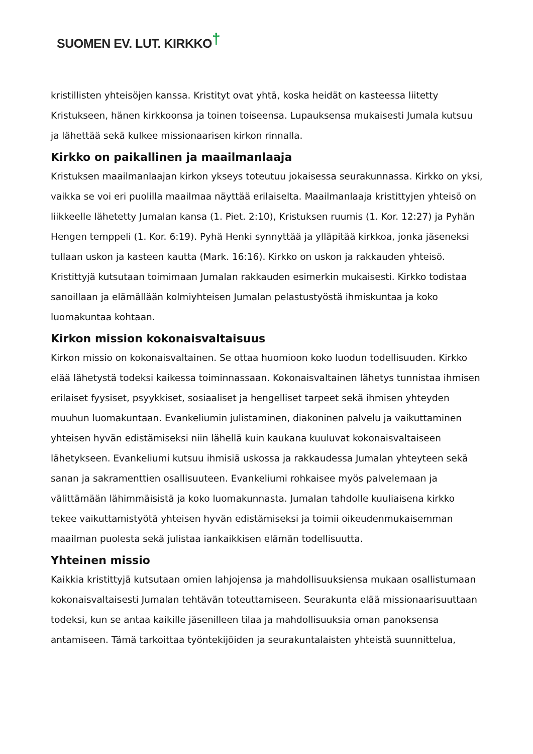SUOMEN EV. LUT. KIRKKO†
kristillisten yhteisöjen kanssa. Kristityt ovat yhtä, koska heidät on kasteessa liitetty Kristukseen, hänen kirkkoonsa ja toinen toiseensa. Lupauksensa mukaisesti Jumala kutsuu ja lähettää sekä kulkee missionaarisen kirkon rinnalla.
Kirkko on paikallinen ja maailmanlaaja
Kristuksen maailmanlaajan kirkon ykseys toteutuu jokaisessa seurakunnassa. Kirkko on yksi, vaikka se voi eri puolilla maailmaa näyttää erilaiselta. Maailmanlaaja kristittyjen yhteisö on liikkeelle lähetetty Jumalan kansa (1. Piet. 2:10), Kristuksen ruumis (1. Kor. 12:27) ja Pyhän Hengen temppeli (1. Kor. 6:19). Pyhä Henki synnyttää ja ylläpitää kirkkoa, jonka jäseneksi tullaan uskon ja kasteen kautta (Mark. 16:16). Kirkko on uskon ja rakkauden yhteisö. Kristittyjä kutsutaan toimimaan Jumalan rakkauden esimerkin mukaisesti. Kirkko todistaa sanoillaan ja elämällään kolmiyhteisen Jumalan pelastustyöstä ihmiskuntaa ja koko luomakuntaa kohtaan.
Kirkon mission kokonaisvaltaisuus
Kirkon missio on kokonaisvaltainen. Se ottaa huomioon koko luodun todellisuuden. Kirkko elää lähetystä todeksi kaikessa toiminnassaan. Kokonaisvaltainen lähetys tunnistaa ihmisen erilaiset fyysiset, psyykkiset, sosiaaliset ja hengelliset tarpeet sekä ihmisen yhteyden muuhun luomakuntaan. Evankeliumin julistaminen, diakoninen palvelu ja vaikuttaminen yhteisen hyvän edistämiseksi niin lähellä kuin kaukana kuuluvat kokonaisvaltaiseen lähetykseen. Evankeliumi kutsuu ihmisiä uskossa ja rakkaudessa Jumalan yhteyteen sekä sanan ja sakramenttien osallisuuteen. Evankeliumi rohkaisee myös palvelemaan ja välittämään lähimmäisistä ja koko luomakunnasta. Jumalan tahdolle kuuliaisena kirkko tekee vaikuttamistyötä yhteisen hyvän edistämiseksi ja toimii oikeudenmukaisemman maailman puolesta sekä julistaa iankaikkisen elämän todellisuutta.
Yhteinen missio
Kaikkia kristittyjä kutsutaan omien lahjojensa ja mahdollisuuksiensa mukaan osallistumaan kokonaisvaltaisesti Jumalan tehtävän toteuttamiseen. Seurakunta elää missionaarisuuttaan todeksi, kun se antaa kaikille jäsenilleen tilaa ja mahdollisuuksia oman panoksensa antamiseen. Tämä tarkoittaa työntekijöiden ja seurakuntalaisten yhteistä suunnittelua,